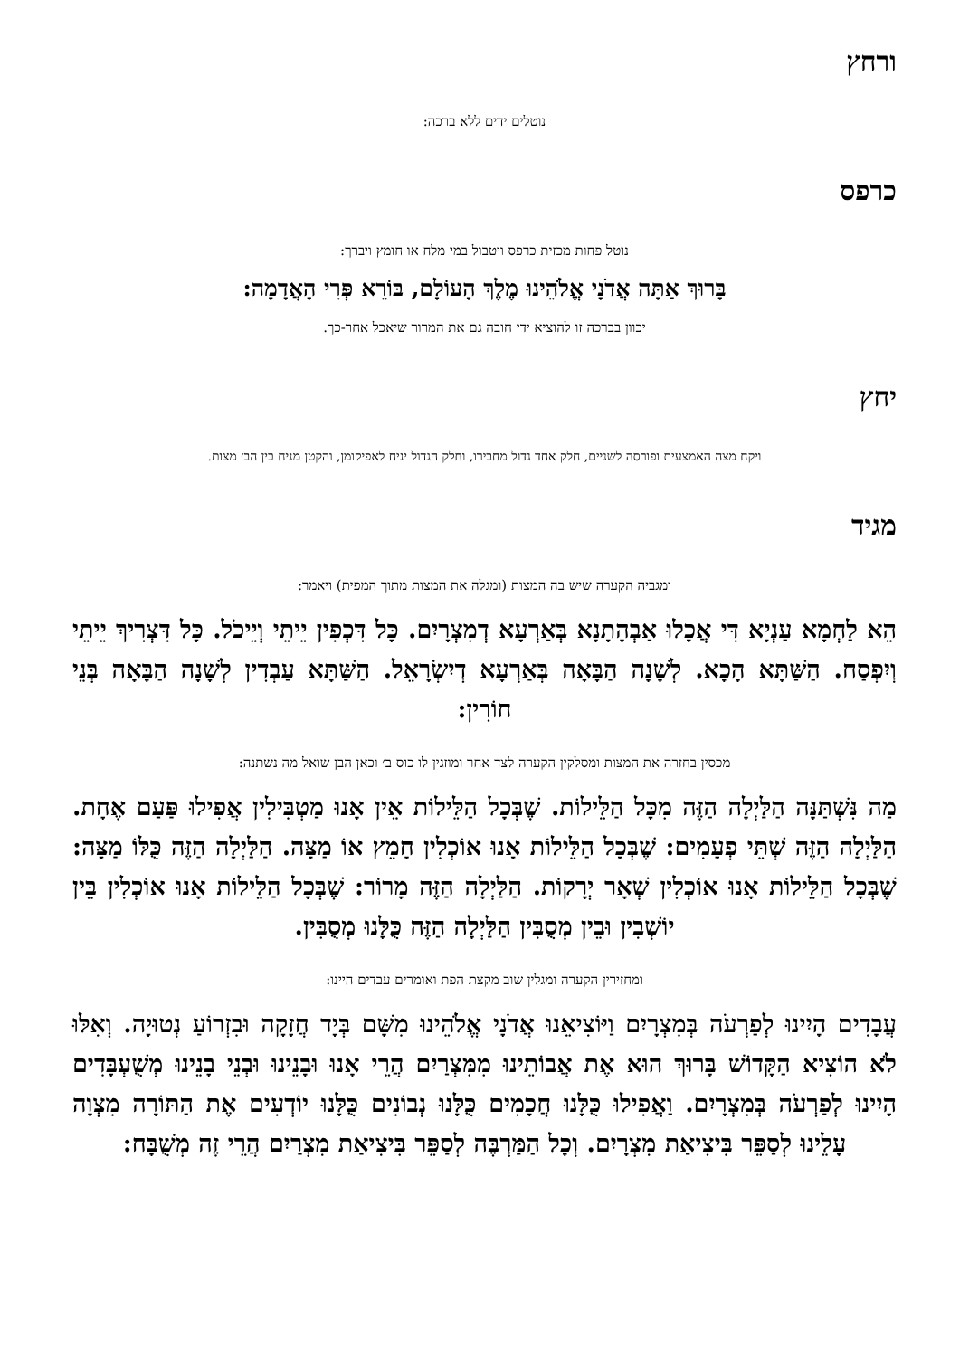ורחץ
נוטלים ידים ללא ברכה:
כרפס
נוטל פחות מכזית כרפס ויטבול במי מלח או חומץ ויברך:
בָּרוּךְ אַתָּה אֲדֹנָי אֱלֹהֵינוּ מֶלֶךְ הָעוֹלָם, בּוֹרֵא פְּרִי הָאֲדָמָה:
יכוון בברכה זו להוציא ידי חובה גם את המרור שיאכל אחר-כך.
יחץ
ויקח מצה האמצעית ופורסה לשניים, חלק אחד גדול מחבירו, וחלק הגדול יניח לאפיקומן, והקטן מניח בין הב׳ מצות.
מגיד
ומגביה הקערה שיש בה המצות (ומגלה את המצות מתוך המפית) ויאמר:
הֵא לַחְמָא עַנְיָא דִּי אֲכָלוּ אַבְהָתָנָא בְּאַרְעָא דְמִצְרָיִם. כָּל דִּכְפִין יֵיתֵי וְיֵיכֹל. כָּל דִּצְרִיךְ יֵיתֵי וְיִפְסַח. הַשַּׁתָּא הָכָא. לְשָׁנָה הַבָּאָה בְּאַרְעָא דְיִשְׂרָאֵל. הַשַּׁתָּא עַבְדִין לְשָׁנָה הַבָּאָה בְּנֵי חוֹרִין:
מכסין בחזרה את המצות ומסלקין הקערה לצד אחר ומוזגין לו כוס ב׳ וכאן הבן שואל מה נשתנה:
מַה נִּשְׁתַּנָּה הַלַּיְלָה הַזֶּה מִכָּל הַלֵּילוֹת. שֶׁבְּכָל הַלֵּילוֹת אֵין אָנוּ מַטְבִּילִין אֲפִילוּ פַּעַם אֶחָת. הַלַּיְלָה הַזֶּה שְׁתֵּי פְעָמִים: שֶׁבְּכָל הַלֵּילוֹת אָנוּ אוֹכְלִין חָמֵץ אוֹ מַצָּה. הַלַּיְלָה הַזֶּה כֻּלּוֹ מַצָּה: שֶׁבְּכָל הַלֵּילוֹת אָנוּ אוֹכְלִין שְׁאָר יְרָקוֹת. הַלַּיְלָה הַזֶּה מָרוֹר: שֶׁבְּכָל הַלֵּילוֹת אָנוּ אוֹכְלִין בֵּין יוֹשְׁבִין וּבֵין מְסֻבִּין הַלַּיְלָה הַזֶּה כֻּלָּנוּ מְסֻבִּין.
ומחזירין הקערה ומגלין שוב מקצת הפת ואומרים עבדים היינו:
עֲבָדִים הָיִינוּ לְפַרְעֹה בְּמִצְרָיִם וַיּוֹצִיאֵנוּ אֲדֹנָי אֱלֹהֵינוּ מִשָּׁם בְּיָד חֲזָקָה וּבִזְרוֹעַ נְטוּיָה. וְאִלּוּ לֹא הוֹצִיא הַקָּדוֹשׁ בָּרוּךְ הוּא אֶת אֲבוֹתֵינוּ מִמִּצְרַיִם הֲרֵי אָנוּ וּבָנֵינוּ וּבְנֵי בָנֵינוּ מְשֻׁעְבָּדִים הָיִינוּ לְפַרְעֹה בְּמִצְרָיִם. וַאֲפִילוּ כֻּלָּנוּ חֲכָמִים כֻּלָּנוּ נְבוֹנִים כֻּלָּנוּ יוֹדְעִים אֶת הַתּוֹרָה מִצְוָה עָלֵינוּ לְסַפֵּר בִּיצִיאַת מִצְרָיִם. וְכָל הַמַּרְבֶּה לְסַפֵּר בִּיצִיאַת מִצְרַיִם הֲרֵי זֶה מְשֻׁבָּח: